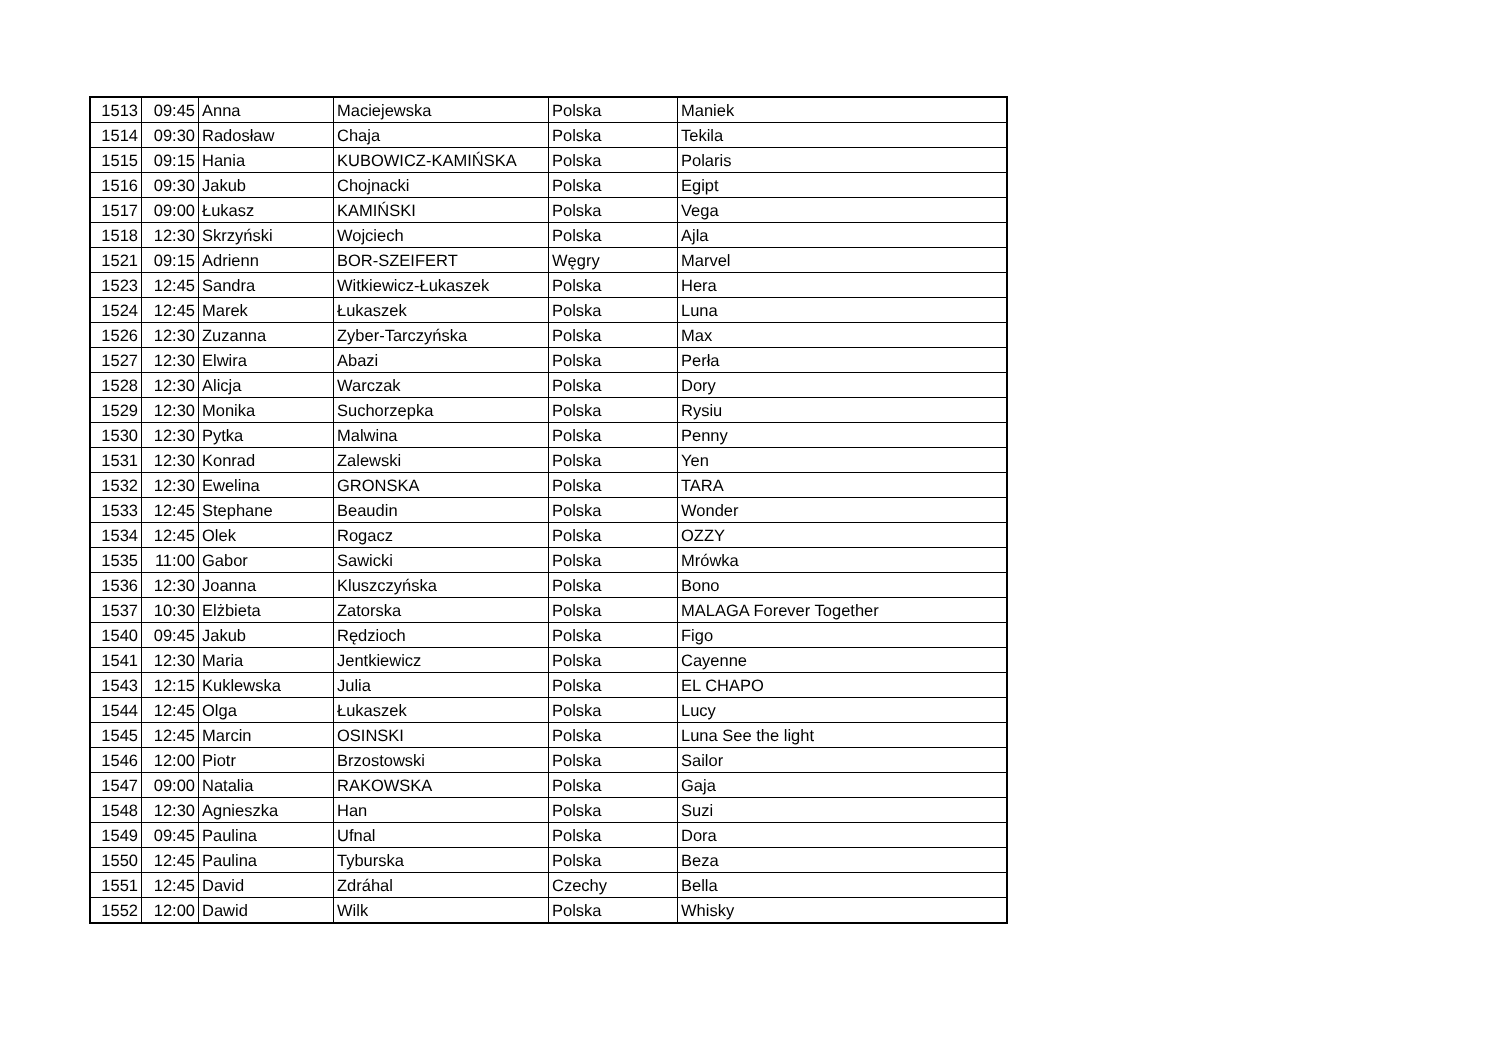| 1513 | 09:45 | Anna | Maciejewska | Polska | Maniek |
| 1514 | 09:30 | Radosław | Chaja | Polska | Tekila |
| 1515 | 09:15 | Hania | KUBOWICZ-KAMIŃSKA | Polska | Polaris |
| 1516 | 09:30 | Jakub | Chojnacki | Polska | Egipt |
| 1517 | 09:00 | Łukasz | KAMIŃSKI | Polska | Vega |
| 1518 | 12:30 | Skrzyński | Wojciech | Polska | Ajla |
| 1521 | 09:15 | Adrienn | BOR-SZEIFERT | Węgry | Marvel |
| 1523 | 12:45 | Sandra | Witkiewicz-Łukaszek | Polska | Hera |
| 1524 | 12:45 | Marek | Łukaszek | Polska | Luna |
| 1526 | 12:30 | Zuzanna | Zyber-Tarczyńska | Polska | Max |
| 1527 | 12:30 | Elwira | Abazi | Polska | Perła |
| 1528 | 12:30 | Alicja | Warczak | Polska | Dory |
| 1529 | 12:30 | Monika | Suchorzepka | Polska | Rysiu |
| 1530 | 12:30 | Pytka | Malwina | Polska | Penny |
| 1531 | 12:30 | Konrad | Zalewski | Polska | Yen |
| 1532 | 12:30 | Ewelina | GRONSKA | Polska | TARA |
| 1533 | 12:45 | Stephane | Beaudin | Polska | Wonder |
| 1534 | 12:45 | Olek | Rogacz | Polska | OZZY |
| 1535 | 11:00 | Gabor | Sawicki | Polska | Mrówka |
| 1536 | 12:30 | Joanna | Kluszczyńska | Polska | Bono |
| 1537 | 10:30 | Elżbieta | Zatorska | Polska | MALAGA Forever Together |
| 1540 | 09:45 | Jakub | Rędzioch | Polska | Figo |
| 1541 | 12:30 | Maria | Jentkiewicz | Polska | Cayenne |
| 1543 | 12:15 | Kuklewska | Julia | Polska | EL CHAPO |
| 1544 | 12:45 | Olga | Łukaszek | Polska | Lucy |
| 1545 | 12:45 | Marcin | OSINSKI | Polska | Luna See the light |
| 1546 | 12:00 | Piotr | Brzostowski | Polska | Sailor |
| 1547 | 09:00 | Natalia | RAKOWSKA | Polska | Gaja |
| 1548 | 12:30 | Agnieszka | Han | Polska | Suzi |
| 1549 | 09:45 | Paulina | Ufnal | Polska | Dora |
| 1550 | 12:45 | Paulina | Tyburska | Polska | Beza |
| 1551 | 12:45 | David | Zdráhal | Czechy | Bella |
| 1552 | 12:00 | Dawid | Wilk | Polska | Whisky |